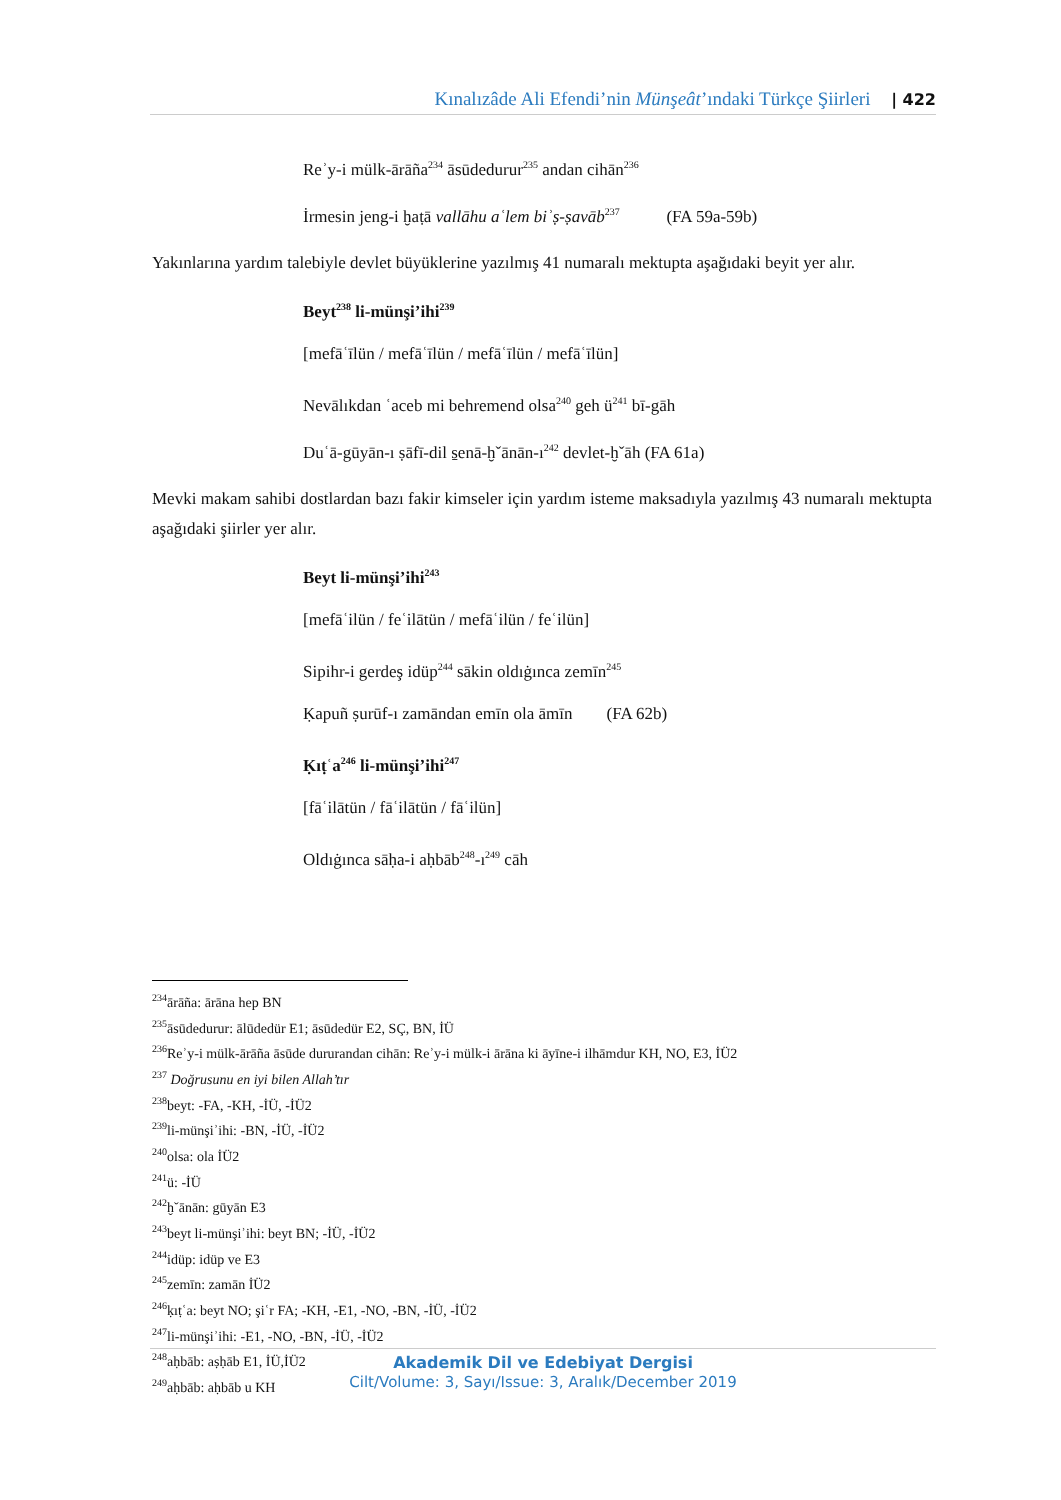Kınalızâde Ali Efendi’nin Münşeât’ındaki Türkçe Şiirleri | 422
Reʾy-i mülk-ārāña<sup>234</sup> āsūdedurur<sup>235</sup> andan cihān<sup>236</sup>
İrmesin jeng-i ḫaṭā vallāhu aʿlem biʾṣ-ṣavāb<sup>237</sup> (FA 59a-59b)
Yakınlarına yardım talebiyle devlet büyüklerine yazılmış 41 numaralı mektupta aşağıdaki beyit yer alır.
Beyt<sup>238</sup> li-münşi’ihi<sup>239</sup>
[mefāʿīlün / mefāʿīlün / mefāʿīlün / mefāʿīlün]
Nevālıkdan ʿaceb mi behremend olsa<sup>240</sup> geh ü<sup>241</sup> bī-gāh
Duʿā-gūyān-ı ṣāfī-dil s̱enā-ḫˇānān-ı<sup>242</sup> devlet-ḫˇāh (FA 61a)
Mevki makam sahibi dostlardan bazı fakir kimseler için yardım isteme maksadıyla yazılmış 43 numaralı mektupta aşağıdaki şiirler yer alır.
Beyt li-münşi’ihi<sup>243</sup>
[mefāʿilün / feʿilātün / mefāʿilün / feʿilün]
Sipihr-i gerdeş idüp<sup>244</sup> sākin oldıġınca zemīn<sup>245</sup>
Ḳapuñ ṣurūf-ı zamāndan emīn ola āmīn (FA 62b)
Ḳıṭʿa<sup>246</sup> li-münşi’ihi<sup>247</sup>
[fāʿilātün / fāʿilātün / fāʿilün]
Oldıġınca sāḥa-i aḥbāb<sup>248</sup>-ı<sup>249</sup> cāh
<sup>234</sup> ārāña: ārāna hep BN
<sup>235</sup> āsūdedurur: ālūdedür E1; āsūdedür E2, SÇ, BN, İÜ
<sup>236</sup>Reʾy-i mülk-ārāña āsūde dururandan cihān: Reʾy-i mülk-i ārāna ki āyīne-i ilhāmdur KH, NO, E3, İÜ2
<sup>237</sup> Doğrusunu en iyi bilen Allah’tır
<sup>238</sup> beyt: -FA, -KH, -İÜ, -İÜ2
<sup>239</sup> li-münşiʾihi: -BN, -İÜ, -İÜ2
<sup>240</sup> olsa: ola İÜ2
<sup>241</sup> ü: -İÜ
<sup>242</sup> ḫˇānān: gūyān E3
<sup>243</sup> beyt li-münşiʾihi: beyt BN; -İÜ, -İÜ2
<sup>244</sup> idüp: idüp ve E3
<sup>245</sup> zemīn: zamān İÜ2
<sup>246</sup> ḳıṭʿa: beyt NO; şiʿr FA; -KH, -E1, -NO, -BN, -İÜ, -İÜ2
<sup>247</sup> li-münşiʾihi: -E1, -NO, -BN, -İÜ, -İÜ2
<sup>248</sup> aḥbāb: aṣḥāb E1, İÜ,İÜ2
<sup>249</sup> aḥbāb: aḥbāb u KH
Akademik Dil ve Edebiyat Dergisi
Cilt/Volume: 3, Sayı/Issue: 3, Aralık/December 2019